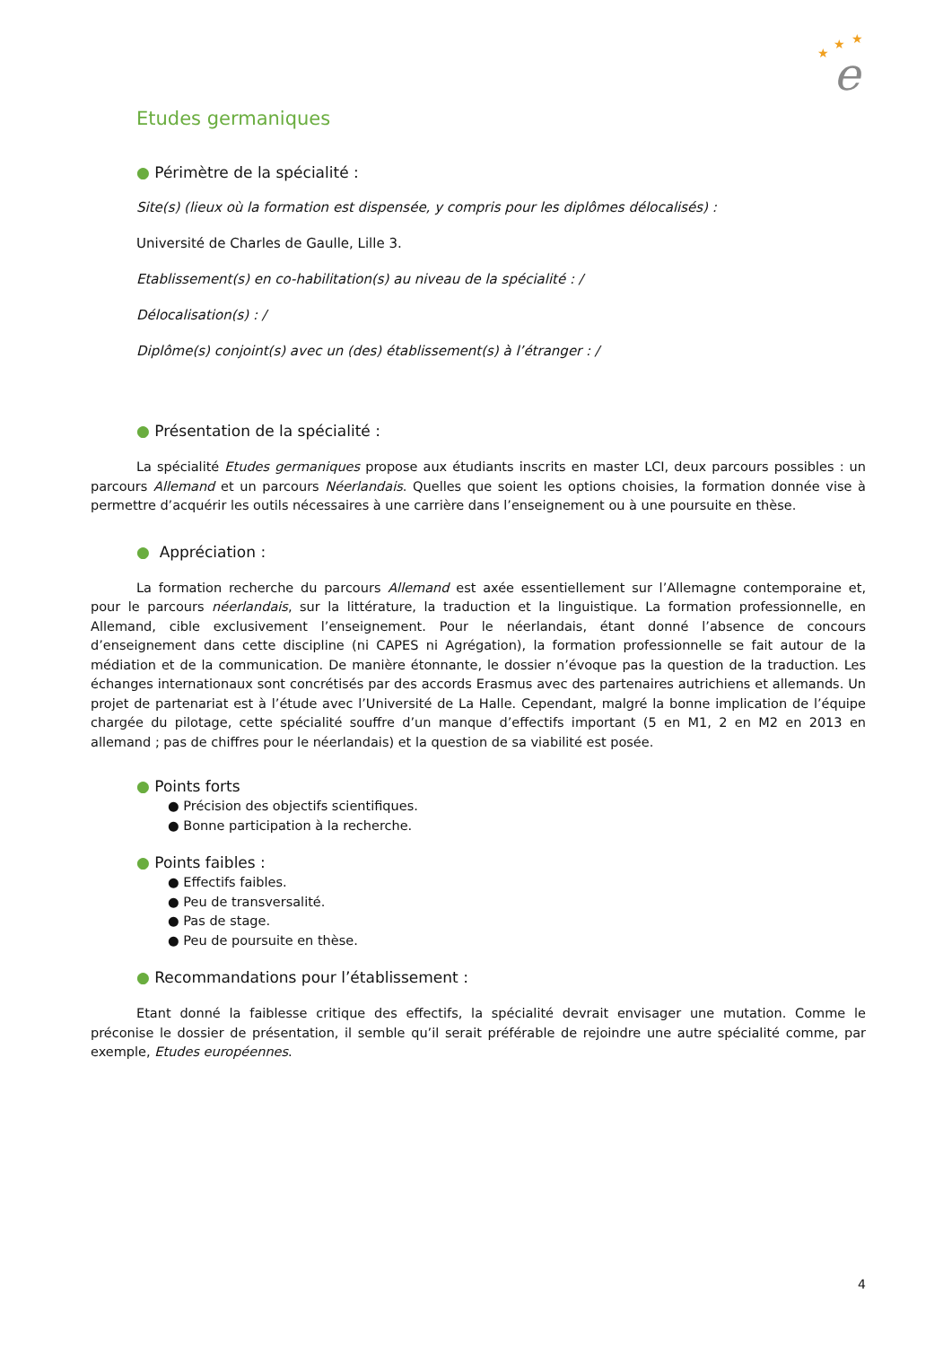★
★
★
e
Etudes germaniques
● Périmètre de la spécialité :
Site(s) (lieux où la formation est dispensée, y compris pour les diplômes délocalisés) :
Université de Charles de Gaulle, Lille 3.
Etablissement(s) en co-habilitation(s) au niveau de la spécialité : /
Délocalisation(s) : /
Diplôme(s) conjoint(s) avec un (des) établissement(s) à l’étranger : /
● Présentation de la spécialité :
La spécialité Etudes germaniques propose aux étudiants inscrits en master LCI, deux parcours possibles : un parcours Allemand et un parcours Néerlandais. Quelles que soient les options choisies, la formation donnée vise à permettre d’acquérir les outils nécessaires à une carrière dans l’enseignement ou à une poursuite en thèse.
● Appréciation :
La formation recherche du parcours Allemand est axée essentiellement sur l’Allemagne contemporaine et, pour le parcours néerlandais, sur la littérature, la traduction et la linguistique. La formation professionnelle, en Allemand, cible exclusivement l’enseignement. Pour le néerlandais, étant donné l’absence de concours d’enseignement dans cette discipline (ni CAPES ni Agrégation), la formation professionnelle se fait autour de la médiation et de la communication. De manière étonnante, le dossier n’évoque pas la question de la traduction. Les échanges internationaux sont concrétisés par des accords Erasmus avec des partenaires autrichiens et allemands. Un projet de partenariat est à l’étude avec l’Université de La Halle. Cependant, malgré la bonne implication de l’équipe chargée du pilotage, cette spécialité souffre d’un manque d’effectifs important (5 en M1, 2 en M2 en 2013 en allemand ; pas de chiffres pour le néerlandais) et la question de sa viabilité est posée.
● Points forts
● Précision des objectifs scientifiques.
● Bonne participation à la recherche.
● Points faibles :
● Effectifs faibles.
● Peu de transversalité.
● Pas de stage.
● Peu de poursuite en thèse.
● Recommandations pour l’établissement :
Etant donné la faiblesse critique des effectifs, la spécialité devrait envisager une mutation. Comme le préconise le dossier de présentation, il semble qu’il serait préférable de rejoindre une autre spécialité comme, par exemple, Etudes européennes.
4